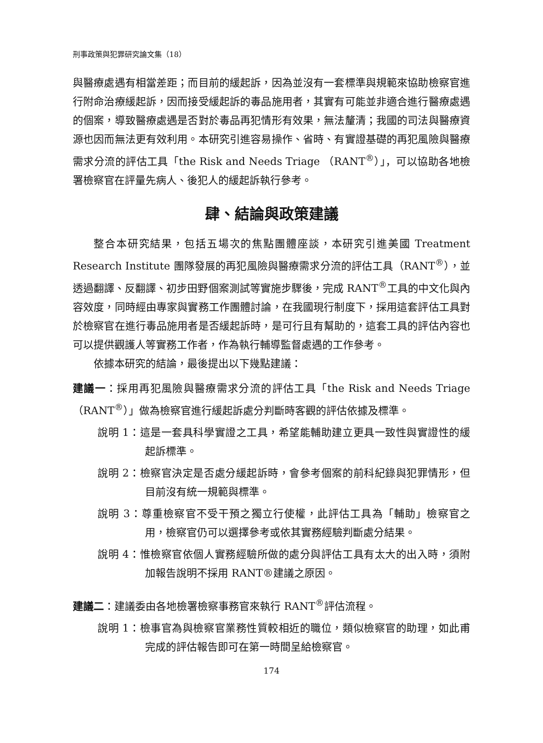刑事政策與犯罪研究論文集（18）
與醫療處遇有相當差距；而目前的緩起訴，因為並沒有一套標準與規範來協助檢察官進行附命治療緩起訴，因而接受緩起訴的毒品施用者，其實有可能並非適合進行醫療處遇的個案，導致醫療處遇是否對於毒品再犯情形有效果，無法釐清；我國的司法與醫療資源也因而無法更有效利用。本研究引進容易操作、省時、有實證基礎的再犯風險與醫療需求分流的評估工具「the Risk and Needs Triage （RANT<sup>®</sup>）」，可以協助各地檢署檢察官在評量先病人、後犯人的緩起訴執行參考。
肆、結論與政策建議
整合本研究結果，包括五場次的焦點團體座談，本研究引進美國 Treatment Research Institute 團隊發展的再犯風險與醫療需求分流的評估工具（RANT<sup>®</sup>），並透過翻譯、反翻譯、初步田野個案測試等實施步驟後，完成 RANT<sup>®</sup>工具的中文化與內容效度，同時經由專家與實務工作團體討論，在我國現行制度下，採用這套評估工具對於檢察官在進行毒品施用者是否緩起訴時，是可行且有幫助的，這套工具的評估內容也可以提供觀護人等實務工作者，作為執行輔導監督處遇的工作參考。
依據本研究的結論，最後提出以下幾點建議：
建議一：採用再犯風險與醫療需求分流的評估工具「the Risk and Needs Triage（RANT<sup>®</sup>）」做為檢察官進行緩起訴處分判斷時客觀的評估依據及標準。
說明 1：這是一套具科學實證之工具，希望能輔助建立更具一致性與實證性的緩起訴標準。
說明 2：檢察官決定是否處分緩起訴時，會參考個案的前科紀錄與犯罪情形，但目前沒有統一規範與標準。
說明 3：尊重檢察官不受干預之獨立行使權，此評估工具為「輔助」檢察官之用，檢察官仍可以選擇參考或依其實務經驗判斷處分結果。
說明 4：惟檢察官依個人實務經驗所做的處分與評估工具有太大的出入時，須附加報告說明不採用 RANT®建議之原因。
建議二：建議委由各地檢署檢察事務官來執行 RANT<sup>®</sup>評估流程。
說明 1：檢事官為與檢察官業務性質較相近的職位，類似檢察官的助理，如此甫完成的評估報告即可在第一時間呈給檢察官。
174